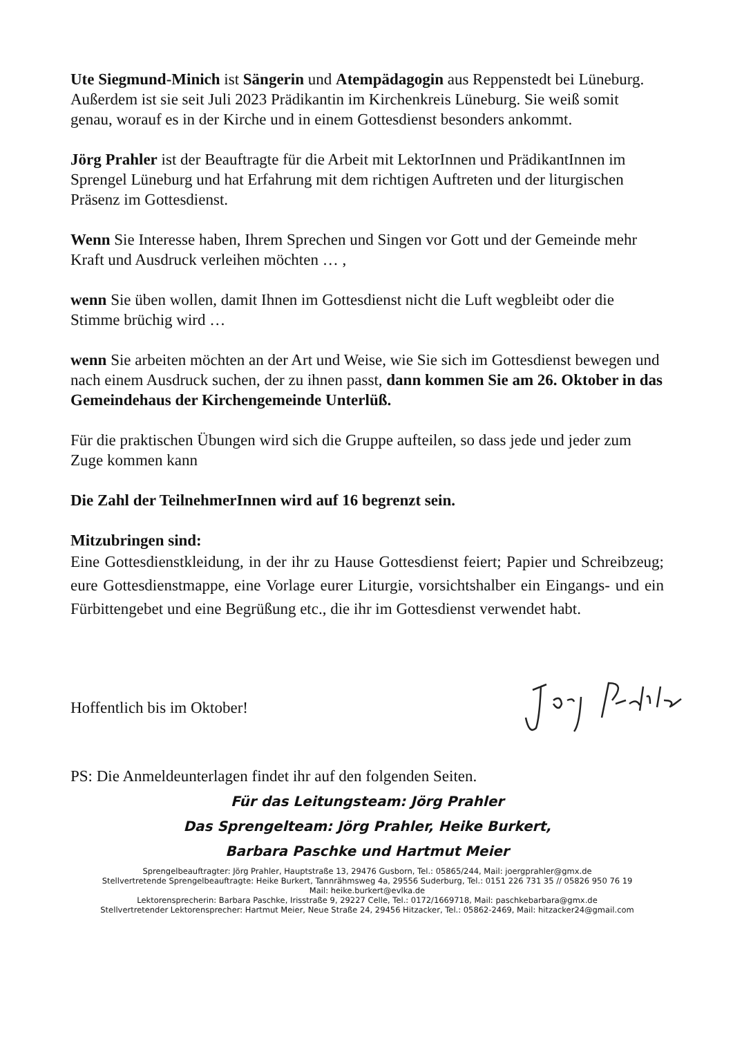Ute Siegmund-Minich ist Sängerin und Atempädagogin aus Reppenstedt bei Lüneburg. Außerdem ist sie seit Juli 2023 Prädikantin im Kirchenkreis Lüneburg. Sie weiß somit genau, worauf es in der Kirche und in einem Gottesdienst besonders ankommt.
Jörg Prahler ist der Beauftragte für die Arbeit mit LektorInnen und PrädikantInnen im Sprengel Lüneburg und hat Erfahrung mit dem richtigen Auftreten und der liturgischen Präsenz im Gottesdienst.
Wenn Sie Interesse haben, Ihrem Sprechen und Singen vor Gott und der Gemeinde mehr Kraft und Ausdruck verleihen möchten … ,
wenn Sie üben wollen, damit Ihnen im Gottesdienst nicht die Luft wegbleibt oder die Stimme brüchig wird …
wenn Sie arbeiten möchten an der Art und Weise, wie Sie sich im Gottesdienst bewegen und nach einem Ausdruck suchen, der zu ihnen passt, dann kommen Sie am 26. Oktober in das Gemeindehaus der Kirchengemeinde Unterlüß.
Für die praktischen Übungen wird sich die Gruppe aufteilen, so dass jede und jeder zum Zuge kommen kann
Die Zahl der TeilnehmerInnen wird auf 16 begrenzt sein.
Mitzubringen sind:
Eine Gottesdienstkleidung, in der ihr zu Hause Gottesdienst feiert; Papier und Schreibzeug; eure Gottesdienstmappe, eine Vorlage eurer Liturgie, vorsichtshalber ein Eingangs- und ein Fürbittengebet und eine Begrüßung etc., die ihr im Gottesdienst verwendet habt.
Hoffentlich bis im Oktober!
PS: Die Anmeldeunterlagen findet ihr auf den folgenden Seiten.
Für das Leitungsteam: Jörg Prahler
Das Sprengelteam: Jörg Prahler, Heike Burkert,
Barbara Paschke und Hartmut Meier
Sprengelbeauftragter: Jörg Prahler, Hauptstraße 13, 29476 Gusborn, Tel.: 05865/244, Mail: joergprahler@gmx.de
Stellvertretende Sprengelbeauftragte: Heike Burkert, Tannrähmsweg 4a, 29556 Suderburg, Tel.: 0151 226 731 35 // 05826 950 76 19
Mail: heike.burkert@evlka.de
Lektorensprecherin: Barbara Paschke, Irisstraße 9, 29227 Celle, Tel.: 0172/1669718, Mail: paschkebarbara@gmx.de
Stellvertretender Lektorensprecher: Hartmut Meier, Neue Straße 24, 29456 Hitzacker, Tel.: 05862-2469, Mail: hitzacker24@gmail.com